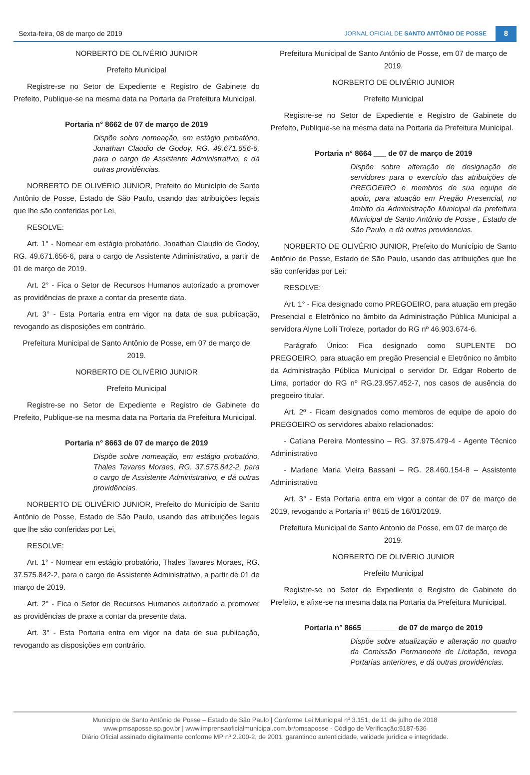Sexta-feira, 08 de março de 2019 JORNAL OFICIAL DE SANTO ANTÔNIO DE POSSE 8
NORBERTO DE OLIVÉRIO JUNIOR
Prefeito Municipal
Registre-se no Setor de Expediente e Registro de Gabinete do Prefeito, Publique-se na mesma data na Portaria da Prefeitura Municipal.
Portaria n° 8662 de 07 de março de 2019
Dispõe sobre nomeação, em estágio probatório, Jonathan Claudio de Godoy, RG. 49.671.656-6, para o cargo de Assistente Administrativo, e dá outras providências.
NORBERTO DE OLIVÉRIO JUNIOR, Prefeito do Município de Santo Antônio de Posse, Estado de São Paulo, usando das atribuições legais que lhe são conferidas por Lei,
RESOLVE:
Art. 1° - Nomear em estágio probatório, Jonathan Claudio de Godoy, RG. 49.671.656-6, para o cargo de Assistente Administrativo, a partir de 01 de março de 2019.
Art. 2° - Fica o Setor de Recursos Humanos autorizado a promover as providências de praxe a contar da presente data.
Art. 3° - Esta Portaria entra em vigor na data de sua publicação, revogando as disposições em contrário.
Prefeitura Municipal de Santo Antônio de Posse, em 07 de março de 2019.
NORBERTO DE OLIVÉRIO JUNIOR
Prefeito Municipal
Registre-se no Setor de Expediente e Registro de Gabinete do Prefeito, Publique-se na mesma data na Portaria da Prefeitura Municipal.
Portaria n° 8663 de 07 de março de 2019
Dispõe sobre nomeação, em estágio probatório, Thales Tavares Moraes, RG. 37.575.842-2, para o cargo de Assistente Administrativo, e dá outras providências.
NORBERTO DE OLIVÉRIO JUNIOR, Prefeito do Município de Santo Antônio de Posse, Estado de São Paulo, usando das atribuições legais que lhe são conferidas por Lei,
RESOLVE:
Art. 1° - Nomear em estágio probatório, Thales Tavares Moraes, RG. 37.575.842-2, para o cargo de Assistente Administrativo, a partir de 01 de março de 2019.
Art. 2° - Fica o Setor de Recursos Humanos autorizado a promover as providências de praxe a contar da presente data.
Art. 3° - Esta Portaria entra em vigor na data de sua publicação, revogando as disposições em contrário.
Prefeitura Municipal de Santo Antônio de Posse, em 07 de março de 2019.
NORBERTO DE OLIVÉRIO JUNIOR
Prefeito Municipal
Registre-se no Setor de Expediente e Registro de Gabinete do Prefeito, Publique-se na mesma data na Portaria da Prefeitura Municipal.
Portaria n° 8664 ___ de 07 de março de 2019
Dispõe sobre alteração de designação de servidores para o exercício das atribuições de PREGOEIRO e membros de sua equipe de apoio, para atuação em Pregão Presencial, no âmbito da Administração Municipal da prefeitura Municipal de Santo Antônio de Posse , Estado de São Paulo, e dá outras providencias.
NORBERTO DE OLIVÉRIO JUNIOR, Prefeito do Município de Santo Antônio de Posse, Estado de São Paulo, usando das atribuições que lhe são conferidas por Lei:
RESOLVE:
Art. 1° - Fica designado como PREGOEIRO, para atuação em pregão Presencial e Eletrônico no âmbito da Administração Pública Municipal a servidora Alyne Lolli Troleze, portador do RG nº 46.903.674-6.
Parágrafo Único: Fica designado como SUPLENTE DO PREGOEIRO, para atuação em pregão Presencial e Eletrônico no âmbito da Administração Pública Municipal o servidor Dr. Edgar Roberto de Lima, portador do RG nº RG.23.957.452-7, nos casos de ausência do pregoeiro titular.
Art. 2º - Ficam designados como membros de equipe de apoio do PREGOEIRO os servidores abaixo relacionados:
- Catiana Pereira Montessino – RG. 37.975.479-4 - Agente Técnico Administrativo
- Marlene Maria Vieira Bassani – RG. 28.460.154-8 – Assistente Administrativo
Art. 3° - Esta Portaria entra em vigor a contar de 07 de março de 2019, revogando a Portaria nº 8615 de 16/01/2019.
Prefeitura Municipal de Santo Antonio de Posse, em 07 de março de 2019.
NORBERTO DE OLIVÉRIO JUNIOR
Prefeito Municipal
Registre-se no Setor de Expediente e Registro de Gabinete do Prefeito, e afixe-se na mesma data na Portaria da Prefeitura Municipal.
Portaria n° 8665 ________ de 07 de março de 2019
Dispõe sobre atualização e alteração no quadro da Comissão Permanente de Licitação, revoga Portarias anteriores, e dá outras providências.
Município de Santo Antônio de Posse – Estado de São Paulo | Conforme Lei Municipal nº 3.151, de 11 de julho de 2018
www.pmsaposse.sp.gov.br | www.imprensaoficialmunicipal.com.br/pmsaposse - Código de Verificação:5187-536
Diário Oficial assinado digitalmente conforme MP nº 2.200-2, de 2001, garantindo autenticidade, validade jurídica e integridade.